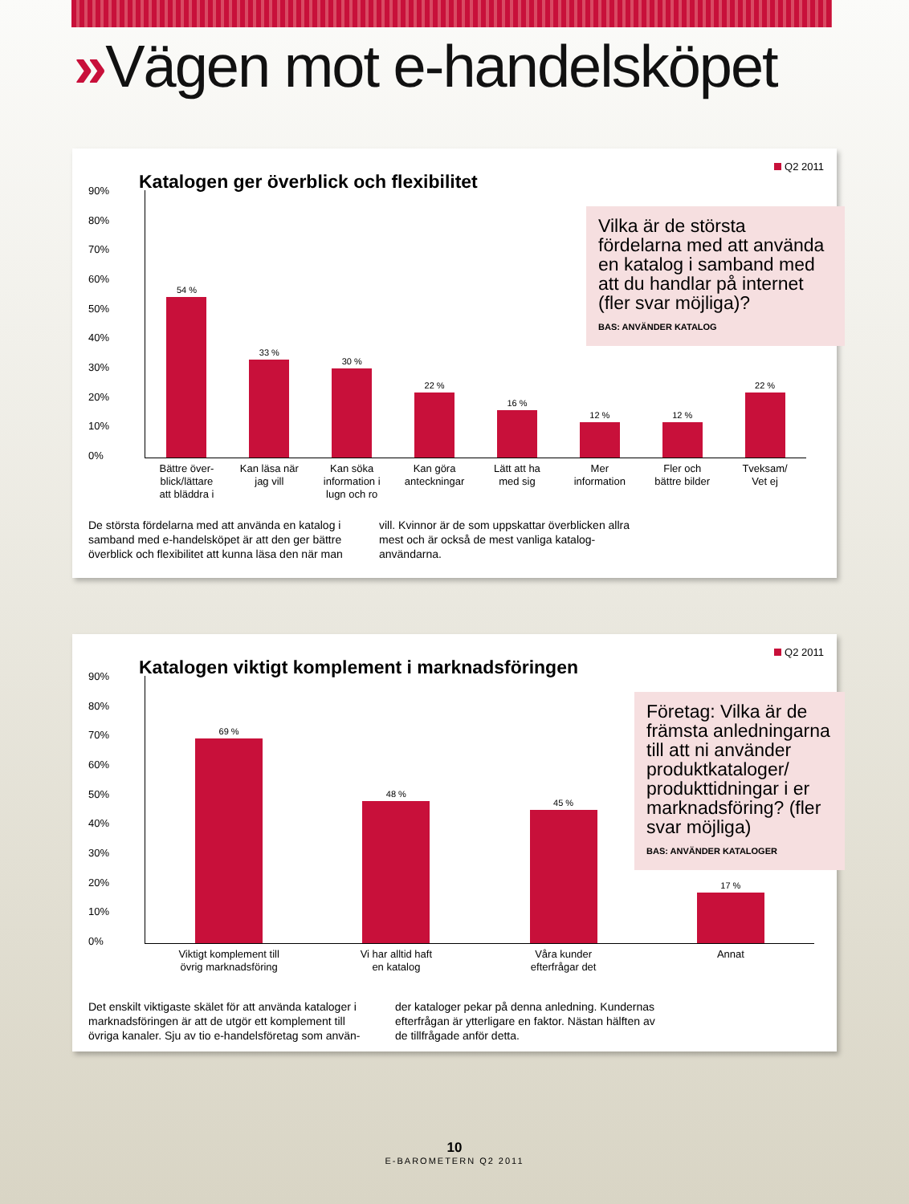»Vägen mot e-handelsköpet
Q2 2011
Katalogen ger överblick och flexibilitet
Vilka är de största fördelarna med att använda en katalog i samband med att du handlar på internet (fler svar möjliga)?
BAS: ANVÄNDER KATALOG
90%
80%
70%
60%
50%
40%
30%
20%
10%
0%
54 %
Bättre över-
blick/lättare
att bläddra i
33 %
Kan läsa när
jag vill
30 %
Kan söka
information i
lugn och ro
22 %
Kan göra
anteckningar
16 %
Lätt att ha
med sig
12 %
Mer
information
12 %
Fler och
bättre bilder
22 %
Tveksam/
Vet ej
De största fördelarna med att använda en katalog i samband med e-handelsköpet är att den ger bättre överblick och flexibilitet att kunna läsa den när man
vill. Kvinnor är de som uppskattar överblicken allra mest och är också de mest vanliga katalog-användarna.
Q2 2011
Katalogen viktigt komplement i marknadsföringen
Företag: Vilka är de främsta anledningarna till att ni använder produktkataloger/ produkttidningar i er marknadsföring? (fler svar möjliga)
BAS: ANVÄNDER KATALOGER
90%
80%
70%
60%
50%
40%
30%
20%
10%
0%
69 %
Viktigt komplement till
övrig marknadsföring
48 %
Vi har alltid haft
en katalog
45 %
Våra kunder
efterfrågar det
17 %
Annat
Det enskilt viktigaste skälet för att använda kataloger i marknadsföringen är att de utgör ett komplement till övriga kanaler. Sju av tio e-handelsföretag som använ-
der kataloger pekar på denna anledning. Kundernas efterfrågan är ytterligare en faktor. Nästan hälften av de tillfrågade anför detta.
10
E-BAROMETERN Q2 2011